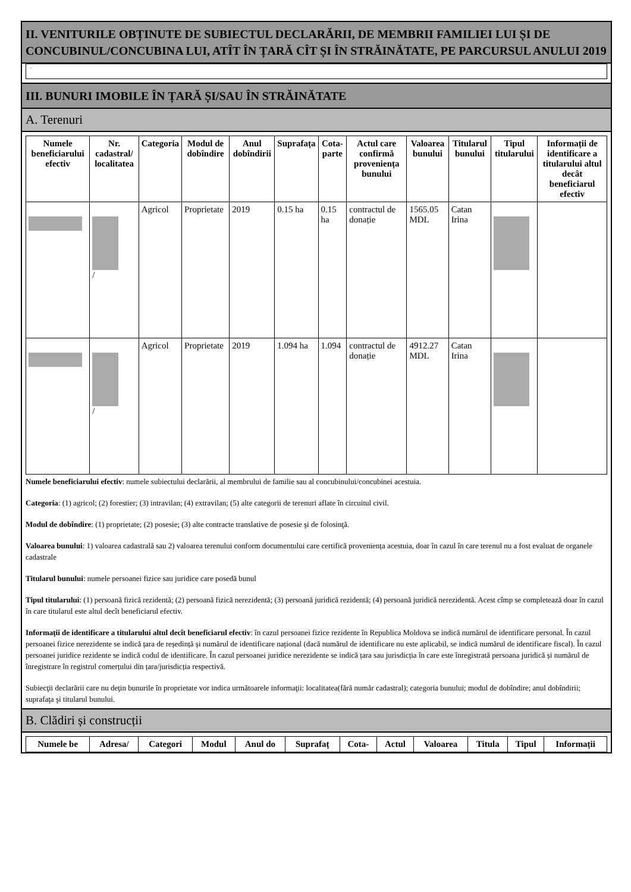II. VENITURILE OBȚINUTE DE SUBIECTUL DECLARĂRII, DE MEMBRII FAMILIEI LUI ȘI DE CONCUBINUL/CONCUBINA LUI, ATÎT ÎN ȚARĂ CÎT ȘI ÎN STRĂINĂTATE, PE PARCURSUL ANULUI 2019
-
III. BUNURI IMOBILE ÎN ȚARĂ ȘI/SAU ÎN STRĂINĂTATE
A. Terenuri
| Numele beneficiarului efectiv | Nr. cadastral/ localitatea | Categoria | Modul de dobîndire | Anul dobîndirii | Suprafața | Cota-parte | Actul care confirmă proveniența bunului | Valoarea bunului | Titularul bunului | Tipul titularului | Informații de identificare a titularului altul decât beneficiarul efectiv |
| --- | --- | --- | --- | --- | --- | --- | --- | --- | --- | --- | --- |
| | / | Agricol | Proprietate | 2019 | 0.15 ha | 0.15 ha | contractul de donație | 1565.05 MDL | Catan Irina | | |
| | / | Agricol | Proprietate | 2019 | 1.094 ha | 1.094 | contractul de donație | 4912.27 MDL | Catan Irina | | |
Numele beneficiarului efectiv: numele subiectului declarării, al membrului de familie sau al concubinului/concubinei acestuia.
Categoria: (1) agricol; (2) forestier; (3) intravilan; (4) extravilan; (5) alte categorii de terenuri aflate în circuitul civil.
Modul de dobîndire: (1) proprietate; (2) posesie; (3) alte contracte translative de posesie şi de folosinţă.
Valoarea bunului: 1) valoarea cadastrală sau 2) valoarea terenului conform documentului care certifică proveniența acestuia, doar în cazul în care terenul nu a fost evaluat de organele cadastrale
Titularul bunului: numele persoanei fizice sau juridice care posedă bunul
Tipul titularului: (1) persoană fizică rezidentă; (2) persoană fizică nerezidentă; (3) persoană juridică rezidentă; (4) persoană juridică nerezidentă. Acest cîmp se completează doar în cazul în care titularul este altul decît beneficiarul efectiv.
Informații de identificare a titularului altul decît beneficiarul efectiv: în cazul persoanei fizice rezidente în Republica Moldova se indică numărul de identificare personal. În cazul persoanei fizice nerezidente se indică țara de reședință și numărul de identificare național (dacă numărul de identificare nu este aplicabil, se indică numărul de identificare fiscal). În cazul persoanei juridice rezidente se indică codul de identificare. În cazul persoanei juridice nerezidente se indică țara sau jurisdicția în care este înregistrată persoana juridică și numărul de înregistrare în registrul comerțului din țara/jurisdicția respectivă.
Subiecţii declarării care nu deţin bunurile în proprietate vor indica următoarele informaţii: localitatea(fără număr cadastral); categoria bunului; modul de dobîndire; anul dobîndirii; suprafaţa şi titularul bunului.
B. Clădiri și construcții
| Numele be | Adresa/ | Categori | Modul | Anul do | Suprafaț | Cota- | Actul | Valoarea | Titula | Tipul | Informații |
| --- | --- | --- | --- | --- | --- | --- | --- | --- | --- | --- | --- |